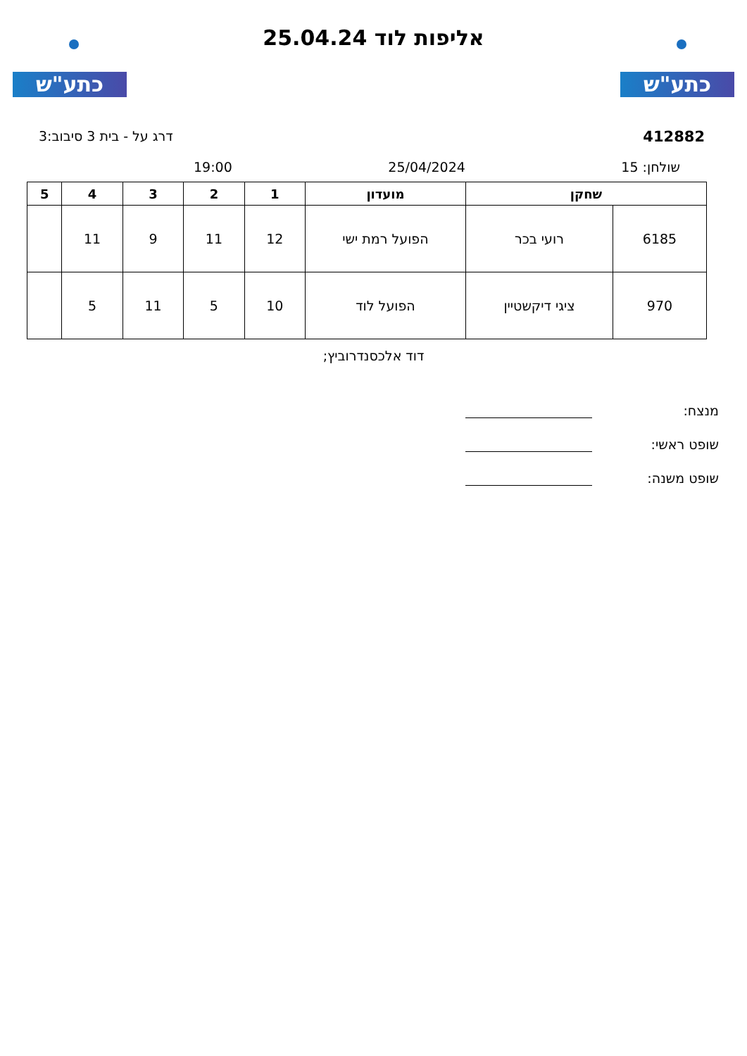כתע"ש
אליפות לוד 25.04.24
כתע"ש
412882 דרג על - בית 3 סיבוב:3
שולחן: 15 25/04/2024 19:00
| שחקן | | מועדון | 1 | 2 | 3 | 4 | 5 |
| --- | --- | --- | --- | --- | --- | --- | --- |
| 6185 | רועי בכר | הפועל רמת ישי | 12 | 11 | 9 | 11 | |
| 970 | ציגי דיקשטיין | הפועל לוד | 10 | 5 | 11 | 5 | |
דוד אלכסנדרוביץ;
מנצח:
שופט ראשי:
שופט משנה: